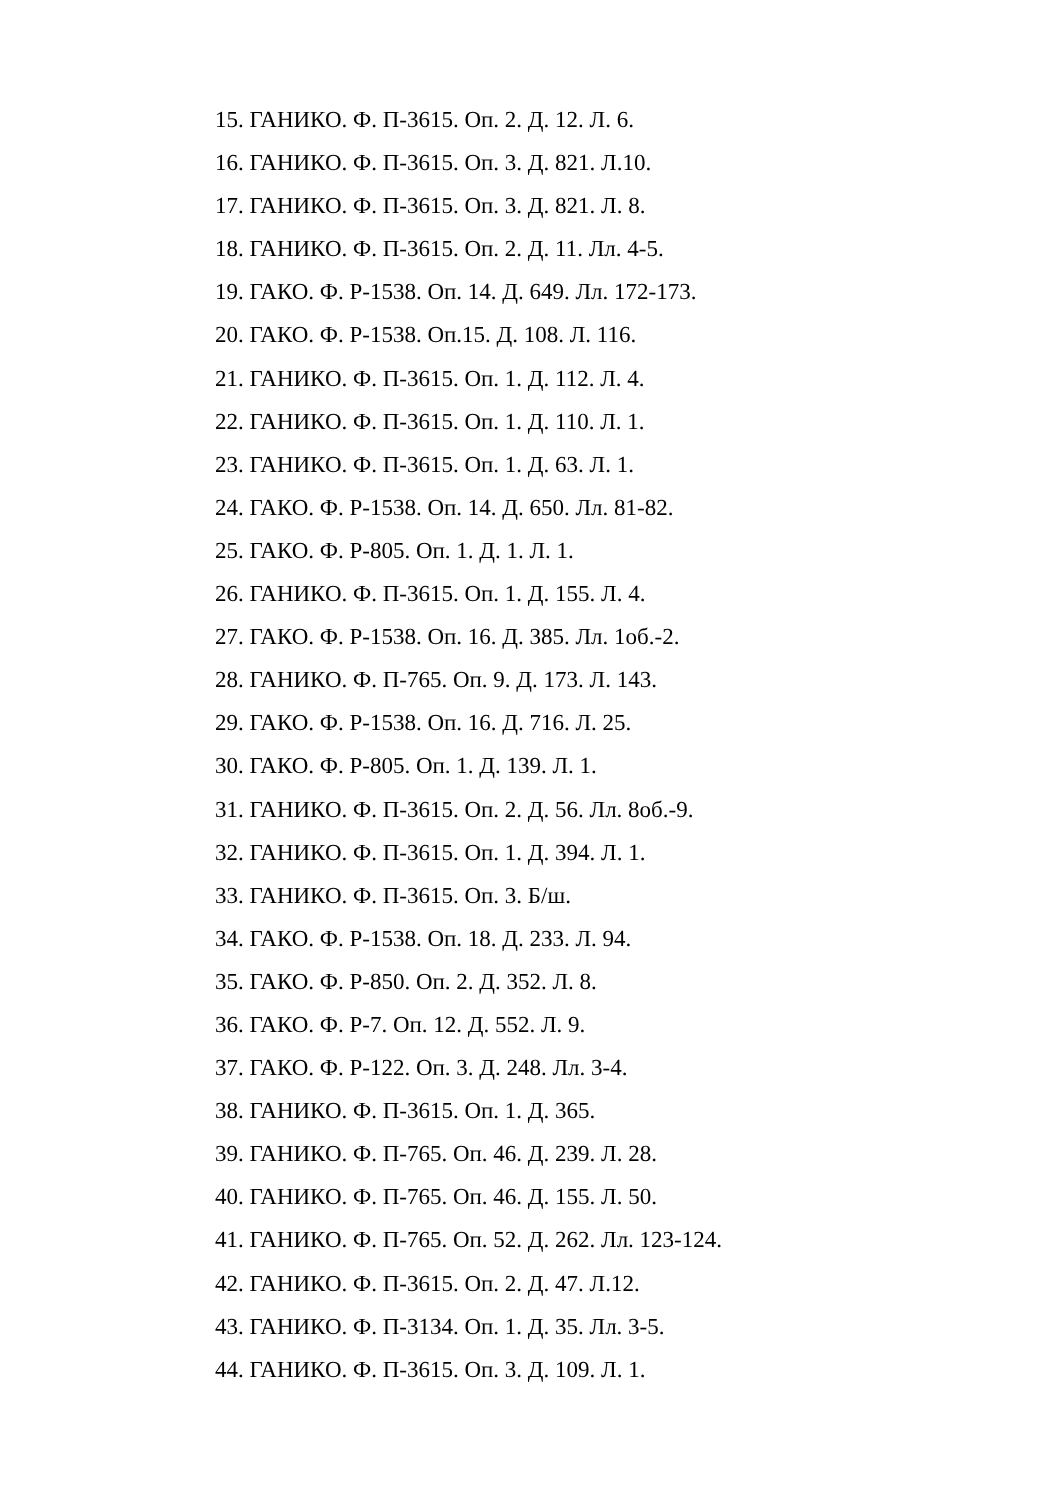15. ГАНИКО. Ф. П-3615. Оп. 2. Д. 12. Л. 6.
16. ГАНИКО. Ф. П-3615. Оп. 3. Д. 821. Л.10.
17. ГАНИКО. Ф. П-3615. Оп. 3. Д. 821. Л. 8.
18. ГАНИКО. Ф. П-3615. Оп. 2. Д. 11. Лл. 4-5.
19. ГАКО. Ф. Р-1538. Оп. 14. Д. 649. Лл. 172-173.
20. ГАКО. Ф. Р-1538. Оп.15. Д. 108. Л. 116.
21. ГАНИКО. Ф. П-3615. Оп. 1. Д. 112. Л. 4.
22. ГАНИКО. Ф. П-3615. Оп. 1. Д. 110. Л. 1.
23. ГАНИКО. Ф. П-3615. Оп. 1. Д. 63. Л. 1.
24. ГАКО. Ф. Р-1538. Оп. 14. Д. 650. Лл. 81-82.
25. ГАКО. Ф. Р-805. Оп. 1. Д. 1. Л. 1.
26. ГАНИКО. Ф. П-3615. Оп. 1. Д. 155. Л. 4.
27. ГАКО. Ф. Р-1538. Оп. 16. Д. 385. Лл. 1об.-2.
28. ГАНИКО. Ф. П-765. Оп. 9. Д. 173. Л. 143.
29. ГАКО. Ф. Р-1538. Оп. 16. Д. 716. Л. 25.
30. ГАКО. Ф. Р-805. Оп. 1. Д. 139. Л. 1.
31. ГАНИКО. Ф. П-3615. Оп. 2. Д. 56. Лл. 8об.-9.
32. ГАНИКО. Ф. П-3615. Оп. 1. Д. 394. Л. 1.
33. ГАНИКО. Ф. П-3615. Оп. 3. Б/ш.
34. ГАКО. Ф. Р-1538. Оп. 18. Д. 233. Л. 94.
35. ГАКО. Ф. Р-850. Оп. 2. Д. 352. Л. 8.
36. ГАКО. Ф. Р-7. Оп. 12. Д. 552. Л. 9.
37. ГАКО. Ф. Р-122. Оп. 3. Д. 248. Лл. 3-4.
38. ГАНИКО. Ф. П-3615. Оп. 1. Д. 365.
39. ГАНИКО. Ф. П-765. Оп. 46. Д. 239. Л. 28.
40. ГАНИКО. Ф. П-765. Оп. 46. Д. 155. Л. 50.
41. ГАНИКО. Ф. П-765. Оп. 52. Д. 262. Лл. 123-124.
42. ГАНИКО. Ф. П-3615. Оп. 2. Д. 47. Л.12.
43. ГАНИКО. Ф. П-3134. Оп. 1. Д. 35. Лл. 3-5.
44. ГАНИКО. Ф. П-3615. Оп. 3. Д. 109. Л. 1.